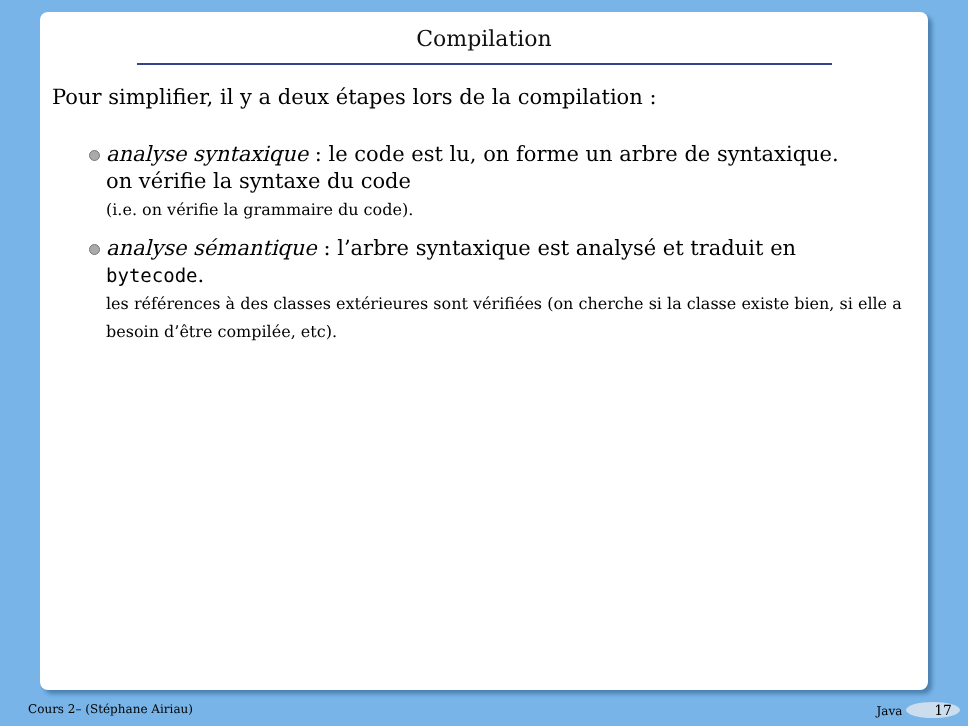Compilation
Pour simplifier, il y a deux étapes lors de la compilation :
analyse syntaxique : le code est lu, on forme un arbre de syntaxique.
on vérifie la syntaxe du code
(i.e. on vérifie la grammaire du code).
analyse sémantique : l’arbre syntaxique est analysé et traduit en
bytecode.
les références à des classes extérieures sont vérifiées (on cherche si la classe existe bien, si elle a besoin d’être compilée, etc).
Cours 2– (Stéphane Airiau) Java 17